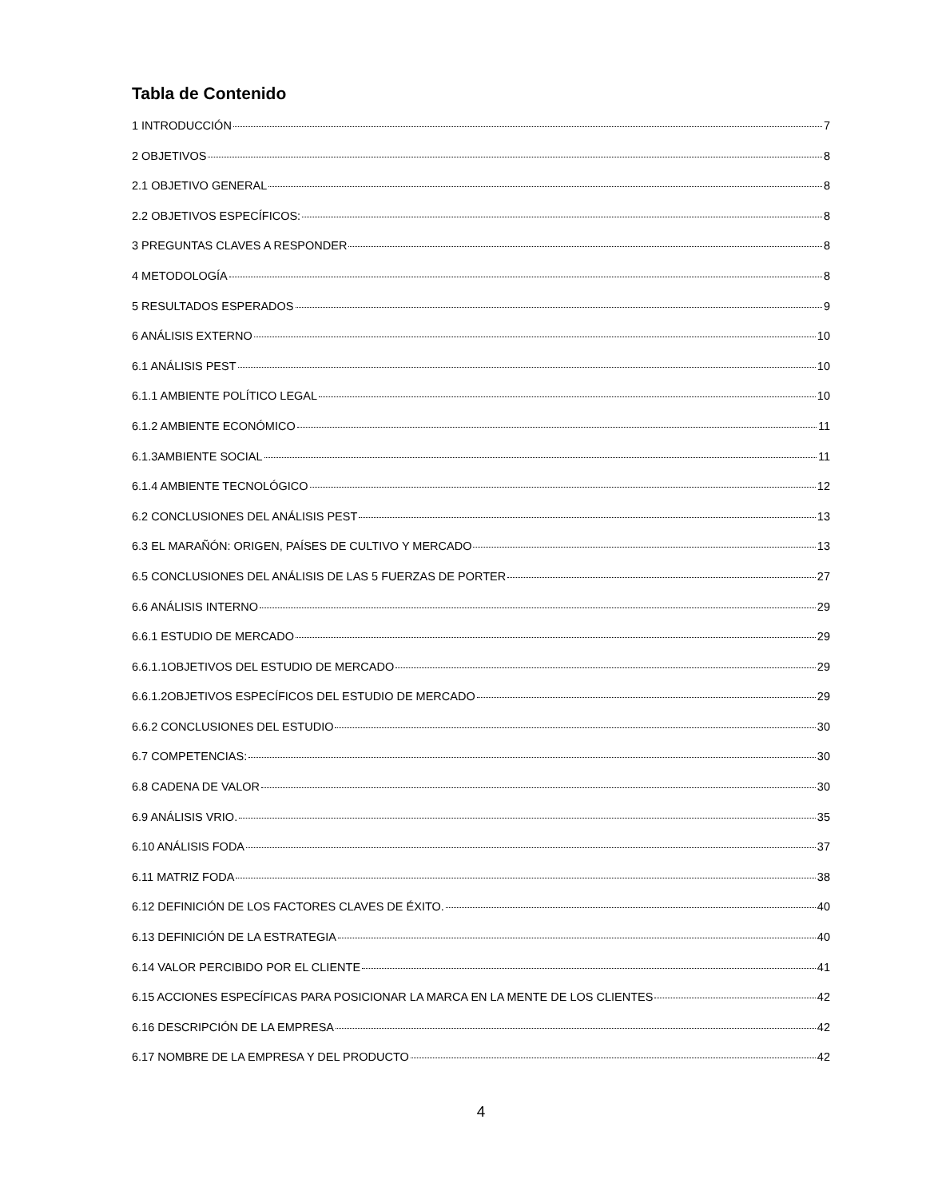Tabla de Contenido
1 INTRODUCCIÓN 7
2 OBJETIVOS 8
2.1 OBJETIVO GENERAL 8
2.2 OBJETIVOS ESPECÍFICOS: 8
3 PREGUNTAS CLAVES A RESPONDER 8
4 METODOLOGÍA 8
5 RESULTADOS ESPERADOS 9
6 ANÁLISIS EXTERNO 10
6.1 ANÁLISIS PEST 10
6.1.1 AMBIENTE POLÍTICO LEGAL 10
6.1.2 AMBIENTE ECONÓMICO 11
6.1.3AMBIENTE SOCIAL 11
6.1.4 AMBIENTE TECNOLÓGICO 12
6.2 CONCLUSIONES DEL ANÁLISIS PEST 13
6.3 EL MARAÑÓN: ORIGEN, PAÍSES DE CULTIVO Y MERCADO 13
6.5 CONCLUSIONES DEL ANÁLISIS DE LAS 5 FUERZAS DE PORTER 27
6.6 ANÁLISIS INTERNO 29
6.6.1 ESTUDIO DE MERCADO 29
6.6.1.1OBJETIVOS DEL ESTUDIO DE MERCADO 29
6.6.1.2OBJETIVOS ESPECÍFICOS DEL ESTUDIO DE MERCADO 29
6.6.2 CONCLUSIONES DEL ESTUDIO 30
6.7 COMPETENCIAS: 30
6.8 CADENA DE VALOR 30
6.9 ANÁLISIS VRIO. 35
6.10 ANÁLISIS FODA 37
6.11 MATRIZ FODA 38
6.12 DEFINICIÓN DE LOS FACTORES CLAVES DE ÉXITO. 40
6.13 DEFINICIÓN DE LA ESTRATEGIA 40
6.14 VALOR PERCIBIDO POR EL CLIENTE 41
6.15 ACCIONES ESPECÍFICAS PARA POSICIONAR LA MARCA EN LA MENTE DE LOS CLIENTES 42
6.16 DESCRIPCIÓN DE LA EMPRESA 42
6.17 NOMBRE DE LA EMPRESA Y DEL PRODUCTO 42
4